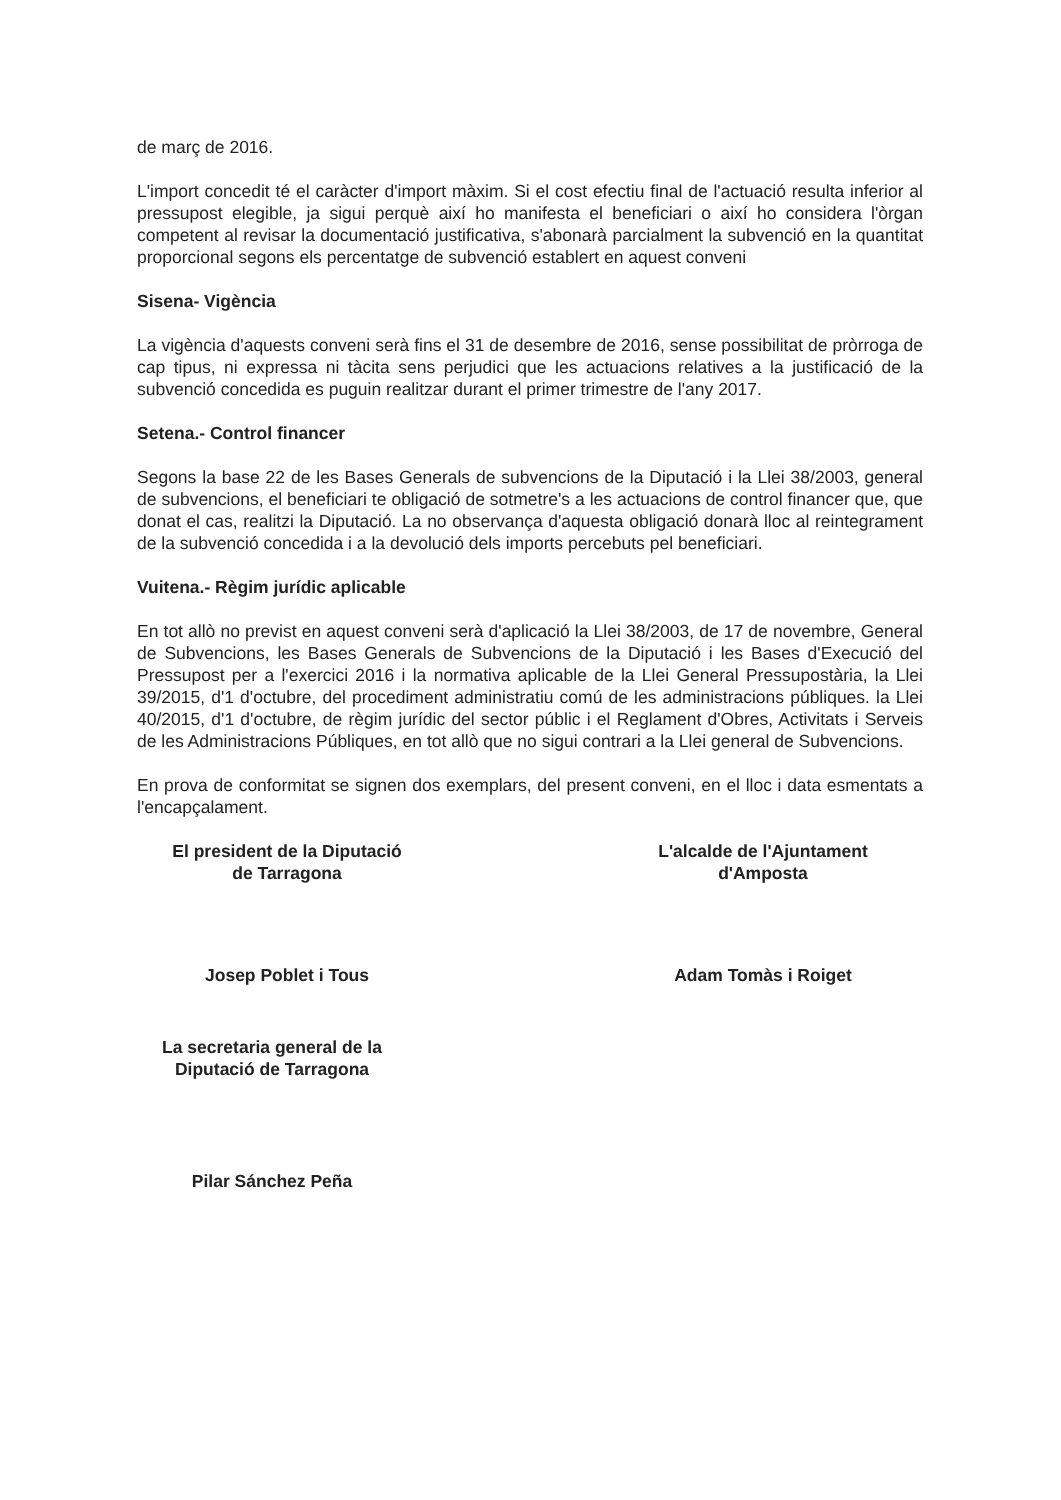de març de 2016.
L'import concedit té el caràcter d'import màxim. Si el cost efectiu final de l'actuació resulta inferior al pressupost elegible, ja sigui perquè així ho manifesta el beneficiari o així ho considera l'òrgan competent al revisar la documentació justificativa, s'abonarà parcialment la subvenció en la quantitat proporcional segons els percentatge de subvenció establert en aquest conveni
Sisena- Vigència
La vigència d'aquests conveni serà fins el 31 de desembre de 2016, sense possibilitat de pròrroga de cap tipus, ni expressa ni tàcita sens perjudici que les actuacions relatives a la justificació de la subvenció concedida es puguin realitzar durant el primer trimestre de l'any 2017.
Setena.- Control financer
Segons la base 22 de les Bases Generals de subvencions de la Diputació i la Llei 38/2003, general de subvencions, el beneficiari te obligació de sotmetre's a les actuacions de control financer que, que donat el cas, realitzi la Diputació. La no observança d'aquesta obligació donarà lloc al reintegrament de la subvenció concedida i a la devolució dels imports percebuts pel beneficiari.
Vuitena.- Règim jurídic aplicable
En tot allò no previst en aquest conveni serà d'aplicació la Llei 38/2003, de 17 de novembre, General de Subvencions, les Bases Generals de Subvencions de la Diputació i les Bases d'Execució del Pressupost per a l'exercici 2016 i la normativa aplicable de la Llei General Pressupostària, la Llei 39/2015, d'1 d'octubre, del procediment administratiu comú de les administracions públiques. la Llei 40/2015, d'1 d'octubre, de règim jurídic del sector públic i el Reglament d'Obres, Activitats i Serveis de les Administracions Públiques, en tot allò que no sigui contrari a la Llei general de Subvencions.
En prova de conformitat se signen dos exemplars, del present conveni, en el lloc i data esmentats a l'encapçalament.
El president de la Diputació
de Tarragona
Josep Poblet i Tous
L'alcalde de l'Ajuntament
d'Amposta
Adam Tomàs i Roiget
La secretaria general de la
Diputació de Tarragona
Pilar Sánchez Peña